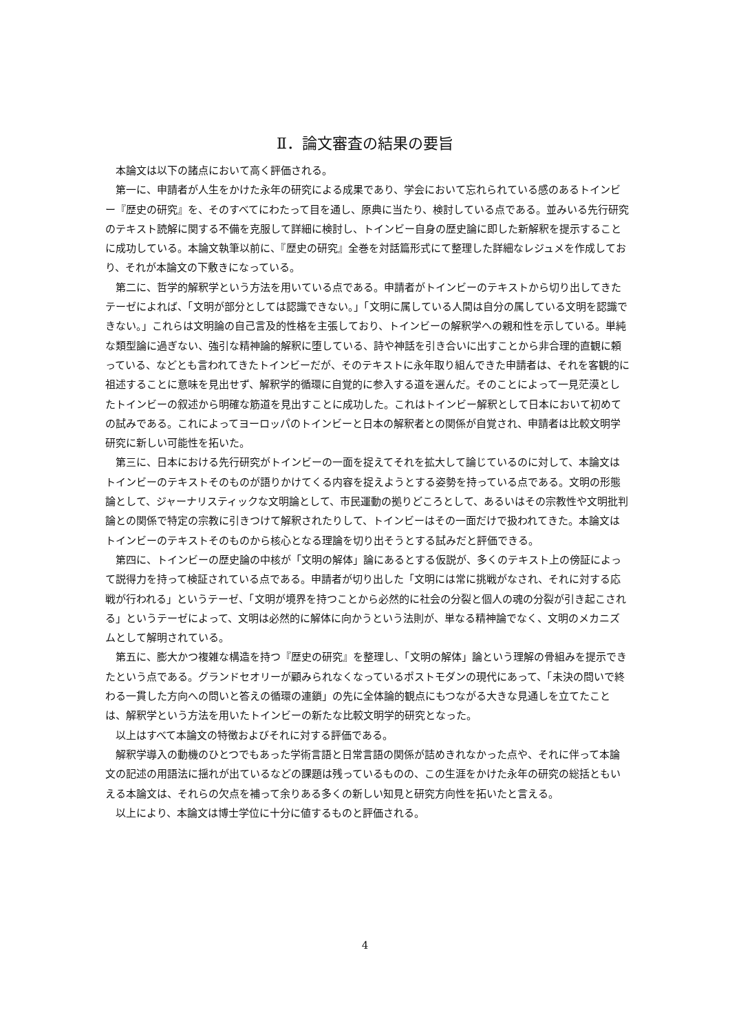Ⅱ．論文審査の結果の要旨
本論文は以下の諸点において高く評価される。
第一に、申請者が人生をかけた永年の研究による成果であり、学会において忘れられている感のあるトインビー『歴史の研究』を、そのすべてにわたって目を通し、原典に当たり、検討している点である。並みいる先行研究のテキスト読解に関する不備を克服して詳細に検討し、トインビー自身の歴史論に即した新解釈を提示することに成功している。本論文執筆以前に、『歴史の研究』全巻を対話篇形式にて整理した詳細なレジュメを作成しており、それが本論文の下敷きになっている。
第二に、哲学的解釈学という方法を用いている点である。申請者がトインビーのテキストから切り出してきたテーゼによれば、「文明が部分としては認識できない。」「文明に属している人間は自分の属している文明を認識できない。」これらは文明論の自己言及的性格を主張しており、トインビーの解釈学への親和性を示している。単純な類型論に過ぎない、強引な精神論的解釈に堕している、詩や神話を引き合いに出すことから非合理的直観に頼っている、などとも言われてきたトインビーだが、そのテキストに永年取り組んできた申請者は、それを客観的に祖述することに意味を見出せず、解釈学的循環に自覚的に参入する道を選んだ。そのことによって一見茫漠としたトインビーの叙述から明確な筋道を見出すことに成功した。これはトインビー解釈として日本において初めての試みである。これによってヨーロッパのトインビーと日本の解釈者との関係が自覚され、申請者は比較文明学研究に新しい可能性を拓いた。
第三に、日本における先行研究がトインビーの一面を捉えてそれを拡大して論じているのに対して、本論文はトインビーのテキストそのものが語りかけてくる内容を捉えようとする姿勢を持っている点である。文明の形態論として、ジャーナリスティックな文明論として、市民運動の拠りどころとして、あるいはその宗教性や文明批判論との関係で特定の宗教に引きつけて解釈されたりして、トインビーはその一面だけで扱われてきた。本論文はトインビーのテキストそのものから核心となる理論を切り出そうとする試みだと評価できる。
第四に、トインビーの歴史論の中核が「文明の解体」論にあるとする仮説が、多くのテキスト上の傍証によって説得力を持って検証されている点である。申請者が切り出した「文明には常に挑戦がなされ、それに対する応戦が行われる」というテーゼ、「文明が境界を持つことから必然的に社会の分裂と個人の魂の分裂が引き起こされる」というテーゼによって、文明は必然的に解体に向かうという法則が、単なる精神論でなく、文明のメカニズムとして解明されている。
第五に、膨大かつ複雑な構造を持つ『歴史の研究』を整理し、「文明の解体」論という理解の骨組みを提示できたという点である。グランドセオリーが顧みられなくなっているポストモダンの現代にあって、「未決の問いで終わる一貫した方向への問いと答えの循環の連鎖」の先に全体論的観点にもつながる大きな見通しを立てたことは、解釈学という方法を用いたトインビーの新たな比較文明学的研究となった。
以上はすべて本論文の特徴およびそれに対する評価である。
解釈学導入の動機のひとつでもあった学術言語と日常言語の関係が詰めきれなかった点や、それに伴って本論文の記述の用語法に揺れが出ているなどの課題は残っているものの、この生涯をかけた永年の研究の総括ともいえる本論文は、それらの欠点を補って余りある多くの新しい知見と研究方向性を拓いたと言える。
以上により、本論文は博士学位に十分に値するものと評価される。
4